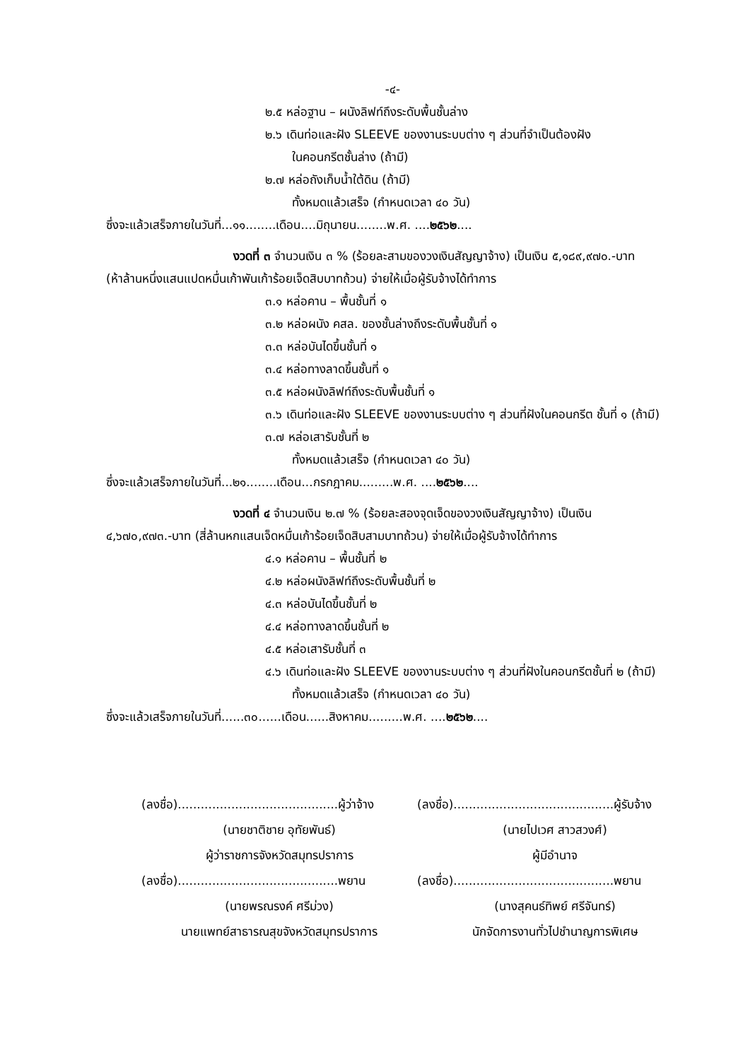-๔-
๒.๕ หล่อฐาน – ผนังลิฟท์ถึงระดับพื้นชั้นล่าง
๒.๖ เดินท่อและฝัง SLEEVE ของงานระบบต่าง ๆ ส่วนที่จำเป็นต้องฝัง
ในคอนกรีตชั้นล่าง (ถ้ามี)
๒.๗ หล่อถังเก็บน้ำใต้ดิน (ถ้ามี)
ทั้งหมดแล้วเสร็จ (กำหนดเวลา ๔๐ วัน)
ซึ่งจะแล้วเสร็จภายในวันที่...๑๑........เดือน....มิถุนายน........พ.ศ. ....๒๕๖๒....
งวดที่ ๓ จำนวนเงิน ๓ % (ร้อยละสามของวงเงินสัญญาจ้าง) เป็นเงิน ๕,๑๘๙,๙๗๐.-บาท
(ห้าล้านหนึ่งแสนแปดหมื่นเก้าพันเก้าร้อยเจ็ดสิบบาทถ้วน) จ่ายให้เมื่อผู้รับจ้างได้ทำการ
๓.๑ หล่อคาน – พื้นชั้นที่ ๑
๓.๒ หล่อผนัง คสล. ของชั้นล่างถึงระดับพื้นชั้นที่ ๑
๓.๓ หล่อบันไดขึ้นชั้นที่ ๑
๓.๔ หล่อทางลาดขึ้นชั้นที่ ๑
๓.๕ หล่อผนังลิฟท์ถึงระดับพื้นชั้นที่ ๑
๓.๖ เดินท่อและฝัง SLEEVE ของงานระบบต่าง ๆ ส่วนที่ฝังในคอนกรีต ชั้นที่ ๑ (ถ้ามี)
๓.๗ หล่อเสารับชั้นที่ ๒
ทั้งหมดแล้วเสร็จ (กำหนดเวลา ๔๐ วัน)
ซึ่งจะแล้วเสร็จภายในวันที่...๒๑........เดือน...กรกฎาคม.........พ.ศ. ....๒๕๖๒....
งวดที่ ๔ จำนวนเงิน ๒.๗ % (ร้อยละสองจุดเจ็ดของวงเงินสัญญาจ้าง) เป็นเงิน
๔,๖๗๐,๙๗๓.-บาท (สี่ล้านหกแสนเจ็ดหมื่นเก้าร้อยเจ็ดสิบสามบาทถ้วน) จ่ายให้เมื่อผู้รับจ้างได้ทำการ
๔.๑ หล่อคาน – พื้นชั้นที่ ๒
๔.๒ หล่อผนังลิฟท์ถึงระดับพื้นชั้นที่ ๒
๔.๓ หล่อบันไดขึ้นชั้นที่ ๒
๔.๔ หล่อทางลาดขึ้นชั้นที่ ๒
๔.๕ หล่อเสารับชั้นที่ ๓
๔.๖ เดินท่อและฝัง SLEEVE ของงานระบบต่าง ๆ ส่วนที่ฝังในคอนกรีตชั้นที่ ๒ (ถ้ามี)
ทั้งหมดแล้วเสร็จ (กำหนดเวลา ๔๐ วัน)
ซึ่งจะแล้วเสร็จภายในวันที่......๓๐......เดือน......สิงหาคม.........พ.ศ. ....๒๕๖๒....
(ลงชื่อ)..........................................ผู้ว่าจ้าง
(นายชาติชาย อุทัยพันธ์)
ผู้ว่าราชการจังหวัดสมุทรปราการ
(ลงชื่อ)..........................................พยาน
(นายพรณรงค์ ศรีม่วง)
นายแพทย์สาธารณสุขจังหวัดสมุทรปราการ
(ลงชื่อ)..........................................ผู้รับจ้าง
(นายไปเวศ สาวสวงศ์)
ผู้มีอำนาจ
(ลงชื่อ)..........................................พยาน
(นางสุคนธ์ทิพย์ ศรีจันทร์)
นักจัดการงานทั่วไปชำนาญการพิเศษ